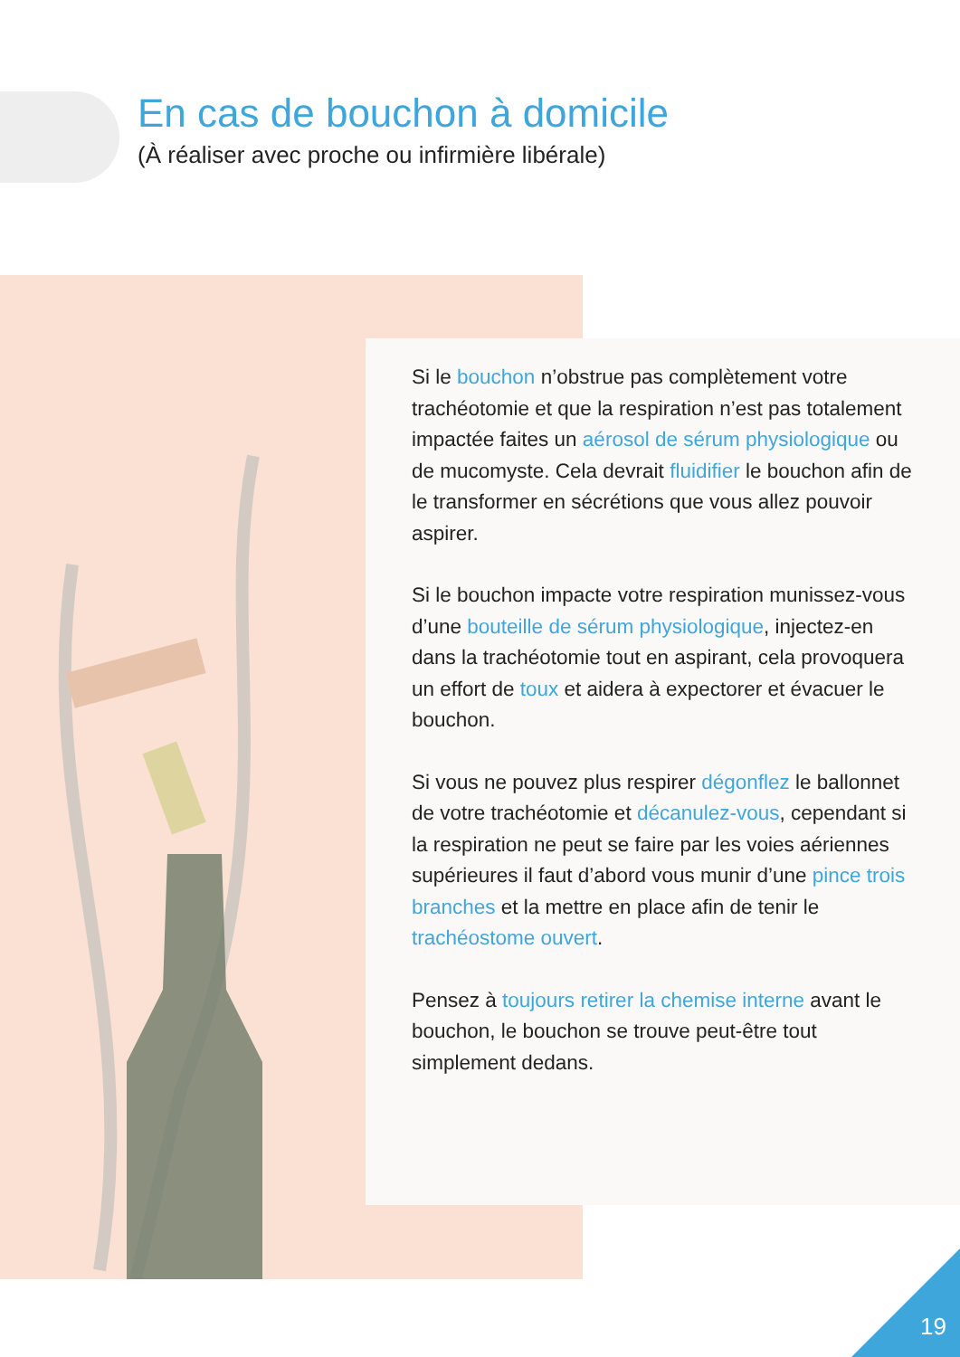En cas de bouchon à domicile
(À réaliser avec proche ou infirmière libérale)
Si le bouchon n’obstrue pas complètement votre trachéotomie et que la respiration n’est pas totalement impactée faites un aérosol de sérum physiologique ou de mucomyste. Cela devrait fluidifier le bouchon afin de le transformer en sécrétions que vous allez pouvoir aspirer.
Si le bouchon impacte votre respiration munissez-vous d’une bouteille de sérum physiologique, injectez-en dans la trachéotomie tout en aspirant, cela provoquera un effort de toux et aidera à expectorer et évacuer le bouchon.
Si vous ne pouvez plus respirer dégonflez le ballonnet de votre trachéotomie et décanulez-vous, cependant si la respiration ne peut se faire par les voies aériennes supérieures il faut d’abord vous munir d’une pince trois branches et la mettre en place afin de tenir le trachéostome ouvert.
Pensez à toujours retirer la chemise interne avant le bouchon, le bouchon se trouve peut-être tout simplement dedans.
19